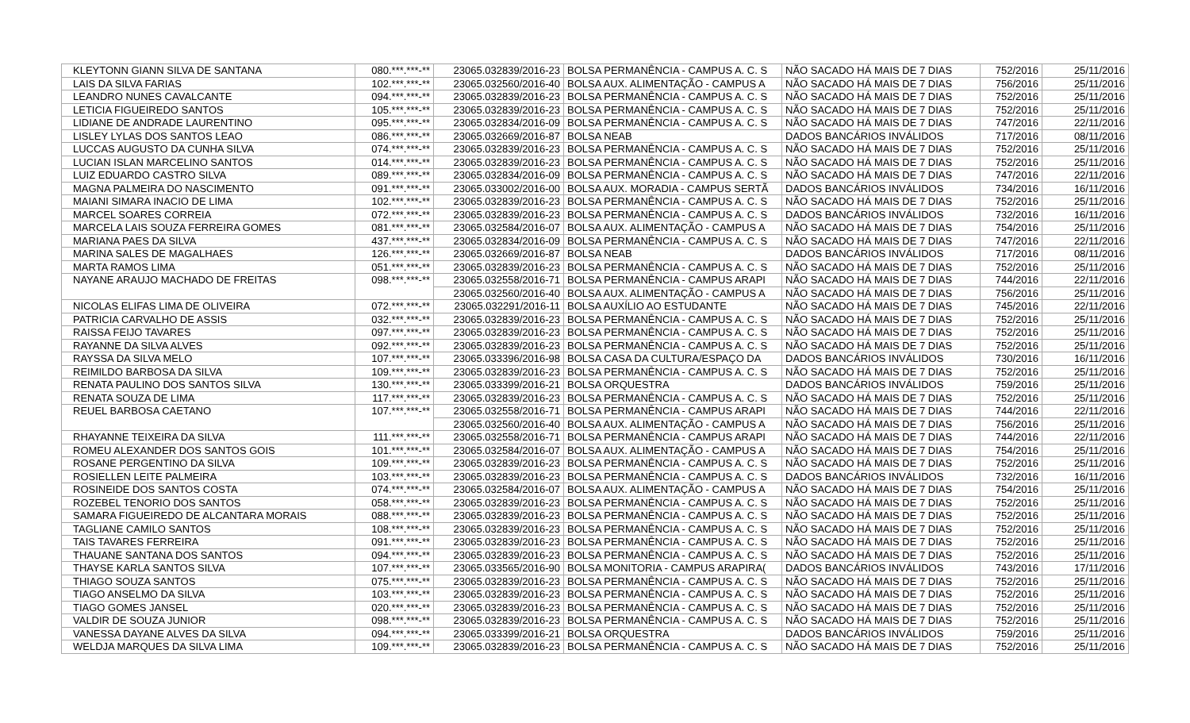| KLEYTONN GIANN SILVA DE SANTANA | 080.***.***-** | 23065.032839/2016-23 | BOLSA PERMANÊNCIA - CAMPUS A. C. S | NÃO SACADO HÁ MAIS DE 7 DIAS | 752/2016 | 25/11/2016 |
| LAIS DA SILVA FARIAS | 102.***.***-** | 23065.032560/2016-40 | BOLSA AUX. ALIMENTAÇÃO - CAMPUS A | NÃO SACADO HÁ MAIS DE 7 DIAS | 756/2016 | 25/11/2016 |
| LEANDRO NUNES CAVALCANTE | 094.***.***-** | 23065.032839/2016-23 | BOLSA PERMANÊNCIA - CAMPUS A. C. S | NÃO SACADO HÁ MAIS DE 7 DIAS | 752/2016 | 25/11/2016 |
| LETICIA FIGUEIREDO SANTOS | 105.***.***-** | 23065.032839/2016-23 | BOLSA PERMANÊNCIA - CAMPUS A. C. S | NÃO SACADO HÁ MAIS DE 7 DIAS | 752/2016 | 25/11/2016 |
| LIDIANE DE ANDRADE LAURENTINO | 095.***.***-** | 23065.032834/2016-09 | BOLSA PERMANÊNCIA - CAMPUS A. C. S | NÃO SACADO HÁ MAIS DE 7 DIAS | 747/2016 | 22/11/2016 |
| LISLEY LYLAS DOS SANTOS LEAO | 086.***.***-** | 23065.032669/2016-87 | BOLSA NEAB | DADOS BANCÁRIOS INVÁLIDOS | 717/2016 | 08/11/2016 |
| LUCCAS AUGUSTO DA CUNHA SILVA | 074.***.***-** | 23065.032839/2016-23 | BOLSA PERMANÊNCIA - CAMPUS A. C. S | NÃO SACADO HÁ MAIS DE 7 DIAS | 752/2016 | 25/11/2016 |
| LUCIAN ISLAN MARCELINO SANTOS | 014.***.***-** | 23065.032839/2016-23 | BOLSA PERMANÊNCIA - CAMPUS A. C. S | NÃO SACADO HÁ MAIS DE 7 DIAS | 752/2016 | 25/11/2016 |
| LUIZ EDUARDO CASTRO SILVA | 089.***.***-** | 23065.032834/2016-09 | BOLSA PERMANÊNCIA - CAMPUS A. C. S | NÃO SACADO HÁ MAIS DE 7 DIAS | 747/2016 | 22/11/2016 |
| MAGNA PALMEIRA DO NASCIMENTO | 091.***.***-** | 23065.033002/2016-00 | BOLSA AUX. MORADIA - CAMPUS SERTÃ | DADOS BANCÁRIOS INVÁLIDOS | 734/2016 | 16/11/2016 |
| MAIANI SIMARA INACIO DE LIMA | 102.***.***-** | 23065.032839/2016-23 | BOLSA PERMANÊNCIA - CAMPUS A. C. S | NÃO SACADO HÁ MAIS DE 7 DIAS | 752/2016 | 25/11/2016 |
| MARCEL SOARES CORREIA | 072.***.***-** | 23065.032839/2016-23 | BOLSA PERMANÊNCIA - CAMPUS A. C. S | DADOS BANCÁRIOS INVÁLIDOS | 732/2016 | 16/11/2016 |
| MARCELA LAIS SOUZA FERREIRA GOMES | 081.***.***-** | 23065.032584/2016-07 | BOLSA AUX. ALIMENTAÇÃO - CAMPUS A | NÃO SACADO HÁ MAIS DE 7 DIAS | 754/2016 | 25/11/2016 |
| MARIANA PAES DA SILVA | 437.***.***-** | 23065.032834/2016-09 | BOLSA PERMANÊNCIA - CAMPUS A. C. S | NÃO SACADO HÁ MAIS DE 7 DIAS | 747/2016 | 22/11/2016 |
| MARINA SALES DE MAGALHAES | 126.***.***-** | 23065.032669/2016-87 | BOLSA NEAB | DADOS BANCÁRIOS INVÁLIDOS | 717/2016 | 08/11/2016 |
| MARTA RAMOS LIMA | 051.***.***-** | 23065.032839/2016-23 | BOLSA PERMANÊNCIA - CAMPUS A. C. S | NÃO SACADO HÁ MAIS DE 7 DIAS | 752/2016 | 25/11/2016 |
| NAYANE ARAUJO MACHADO DE FREITAS | 098.***.***-** | 23065.032558/2016-71 | BOLSA PERMANÊNCIA - CAMPUS ARAPI | NÃO SACADO HÁ MAIS DE 7 DIAS | 744/2016 | 22/11/2016 |
| | | 23065.032560/2016-40 | BOLSA AUX. ALIMENTAÇÃO - CAMPUS A | NÃO SACADO HÁ MAIS DE 7 DIAS | 756/2016 | 25/11/2016 |
| NICOLAS ELIFAS LIMA DE OLIVEIRA | 072.***.***-** | 23065.032291/2016-11 | BOLSA AUXÍLIO AO ESTUDANTE | NÃO SACADO HÁ MAIS DE 7 DIAS | 745/2016 | 22/11/2016 |
| PATRICIA CARVALHO DE ASSIS | 032.***.***-** | 23065.032839/2016-23 | BOLSA PERMANÊNCIA - CAMPUS A. C. S | NÃO SACADO HÁ MAIS DE 7 DIAS | 752/2016 | 25/11/2016 |
| RAISSA FEIJO TAVARES | 097.***.***-** | 23065.032839/2016-23 | BOLSA PERMANÊNCIA - CAMPUS A. C. S | NÃO SACADO HÁ MAIS DE 7 DIAS | 752/2016 | 25/11/2016 |
| RAYANNE DA SILVA ALVES | 092.***.***-** | 23065.032839/2016-23 | BOLSA PERMANÊNCIA - CAMPUS A. C. S | NÃO SACADO HÁ MAIS DE 7 DIAS | 752/2016 | 25/11/2016 |
| RAYSSA DA SILVA MELO | 107.***.***-** | 23065.033396/2016-98 | BOLSA CASA DA CULTURA/ESPAÇO DA | DADOS BANCÁRIOS INVÁLIDOS | 730/2016 | 16/11/2016 |
| REIMILDO BARBOSA DA SILVA | 109.***.***-** | 23065.032839/2016-23 | BOLSA PERMANÊNCIA - CAMPUS A. C. S | NÃO SACADO HÁ MAIS DE 7 DIAS | 752/2016 | 25/11/2016 |
| RENATA PAULINO DOS SANTOS SILVA | 130.***.***-** | 23065.033399/2016-21 | BOLSA ORQUESTRA | DADOS BANCÁRIOS INVÁLIDOS | 759/2016 | 25/11/2016 |
| RENATA SOUZA DE LIMA | 117.***.***-** | 23065.032839/2016-23 | BOLSA PERMANÊNCIA - CAMPUS A. C. S | NÃO SACADO HÁ MAIS DE 7 DIAS | 752/2016 | 25/11/2016 |
| REUEL BARBOSA CAETANO | 107.***.***-** | 23065.032558/2016-71 | BOLSA PERMANÊNCIA - CAMPUS ARAPI | NÃO SACADO HÁ MAIS DE 7 DIAS | 744/2016 | 22/11/2016 |
| | | 23065.032560/2016-40 | BOLSA AUX. ALIMENTAÇÃO - CAMPUS A | NÃO SACADO HÁ MAIS DE 7 DIAS | 756/2016 | 25/11/2016 |
| RHAYANNE TEIXEIRA DA SILVA | 111.***.***-** | 23065.032558/2016-71 | BOLSA PERMANÊNCIA - CAMPUS ARAPI | NÃO SACADO HÁ MAIS DE 7 DIAS | 744/2016 | 22/11/2016 |
| ROMEU ALEXANDER DOS SANTOS GOIS | 101.***.***-** | 23065.032584/2016-07 | BOLSA AUX. ALIMENTAÇÃO - CAMPUS A | NÃO SACADO HÁ MAIS DE 7 DIAS | 754/2016 | 25/11/2016 |
| ROSANE PERGENTINO DA SILVA | 109.***.***-** | 23065.032839/2016-23 | BOLSA PERMANÊNCIA - CAMPUS A. C. S | NÃO SACADO HÁ MAIS DE 7 DIAS | 752/2016 | 25/11/2016 |
| ROSIELLEN LEITE PALMEIRA | 103.***.***-** | 23065.032839/2016-23 | BOLSA PERMANÊNCIA - CAMPUS A. C. S | DADOS BANCÁRIOS INVÁLIDOS | 732/2016 | 16/11/2016 |
| ROSINEIDE DOS SANTOS COSTA | 074.***.***-** | 23065.032584/2016-07 | BOLSA AUX. ALIMENTAÇÃO - CAMPUS A | NÃO SACADO HÁ MAIS DE 7 DIAS | 754/2016 | 25/11/2016 |
| ROZEBEL TENORIO DOS SANTOS | 058.***.***-** | 23065.032839/2016-23 | BOLSA PERMANÊNCIA - CAMPUS A. C. S | NÃO SACADO HÁ MAIS DE 7 DIAS | 752/2016 | 25/11/2016 |
| SAMARA FIGUEIREDO DE ALCANTARA MORAIS | 088.***.***-** | 23065.032839/2016-23 | BOLSA PERMANÊNCIA - CAMPUS A. C. S | NÃO SACADO HÁ MAIS DE 7 DIAS | 752/2016 | 25/11/2016 |
| TAGLIANE CAMILO SANTOS | 108.***.***-** | 23065.032839/2016-23 | BOLSA PERMANÊNCIA - CAMPUS A. C. S | NÃO SACADO HÁ MAIS DE 7 DIAS | 752/2016 | 25/11/2016 |
| TAIS TAVARES FERREIRA | 091.***.***-** | 23065.032839/2016-23 | BOLSA PERMANÊNCIA - CAMPUS A. C. S | NÃO SACADO HÁ MAIS DE 7 DIAS | 752/2016 | 25/11/2016 |
| THAUANE SANTANA DOS SANTOS | 094.***.***-** | 23065.032839/2016-23 | BOLSA PERMANÊNCIA - CAMPUS A. C. S | NÃO SACADO HÁ MAIS DE 7 DIAS | 752/2016 | 25/11/2016 |
| THAYSE KARLA SANTOS SILVA | 107.***.***-** | 23065.033565/2016-90 | BOLSA MONITORIA - CAMPUS ARAPIRA( | DADOS BANCÁRIOS INVÁLIDOS | 743/2016 | 17/11/2016 |
| THIAGO SOUZA SANTOS | 075.***.***-** | 23065.032839/2016-23 | BOLSA PERMANÊNCIA - CAMPUS A. C. S | NÃO SACADO HÁ MAIS DE 7 DIAS | 752/2016 | 25/11/2016 |
| TIAGO ANSELMO DA SILVA | 103.***.***-** | 23065.032839/2016-23 | BOLSA PERMANÊNCIA - CAMPUS A. C. S | NÃO SACADO HÁ MAIS DE 7 DIAS | 752/2016 | 25/11/2016 |
| TIAGO GOMES JANSEL | 020.***.***-** | 23065.032839/2016-23 | BOLSA PERMANÊNCIA - CAMPUS A. C. S | NÃO SACADO HÁ MAIS DE 7 DIAS | 752/2016 | 25/11/2016 |
| VALDIR DE SOUZA JUNIOR | 098.***.***-** | 23065.032839/2016-23 | BOLSA PERMANÊNCIA - CAMPUS A. C. S | NÃO SACADO HÁ MAIS DE 7 DIAS | 752/2016 | 25/11/2016 |
| VANESSA DAYANE ALVES DA SILVA | 094.***.***-** | 23065.033399/2016-21 | BOLSA ORQUESTRA | DADOS BANCÁRIOS INVÁLIDOS | 759/2016 | 25/11/2016 |
| WELDJA MARQUES DA SILVA LIMA | 109.***.***-** | 23065.032839/2016-23 | BOLSA PERMANÊNCIA - CAMPUS A. C. S | NÃO SACADO HÁ MAIS DE 7 DIAS | 752/2016 | 25/11/2016 |